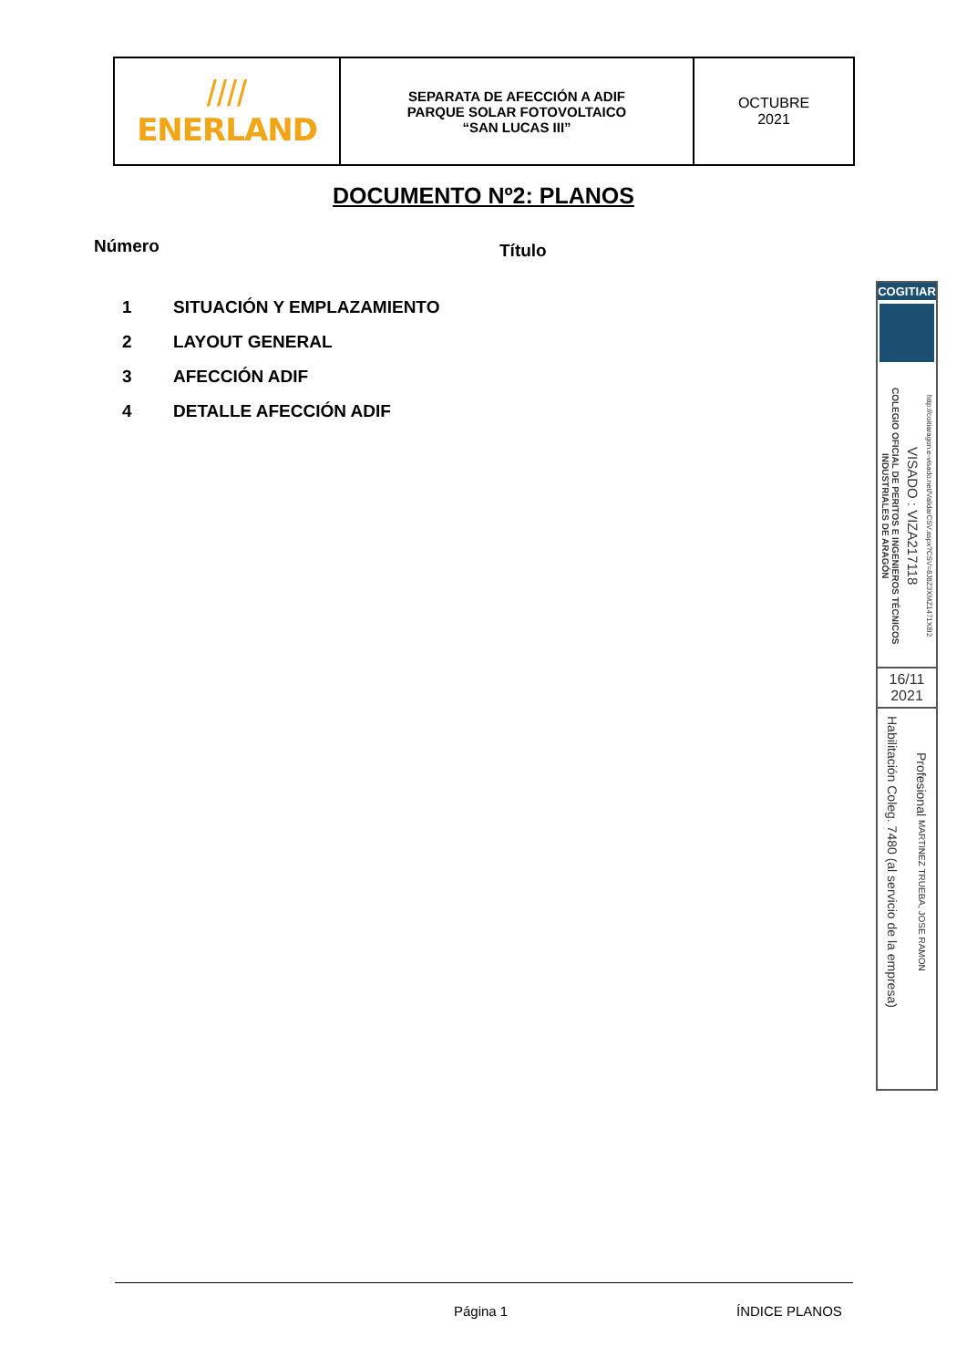| //// ENERLAND | SEPARATA DE AFECCIÓN A ADIF PARQUE SOLAR FOTOVOLTAICO “SAN LUCAS III” | OCTUBRE 2021 |
DOCUMENTO Nº2: PLANOS
Número
Título
1 SITUACIÓN Y EMPLAZAMIENTO
2 LAYOUT GENERAL
3 AFECCIÓN ADIF
4 DETALLE AFECCIÓN ADIF
COGITIAR
COLEGIO OFICIAL DE PERITOS E INGENIEROS TÉCNICOS INDUSTRIALES DE ARAGÓN
VISADO : VIZA217118
http://coitiaragon.e-visado.net/ValidarCSV.aspx?CSV=8J8Z3XMZ1471X8I2
16/11
2021
Habilitación Coleg. 7480 (al servicio de la empresa)
Profesional MARTINEZ TRUEBA, JOSE RAMON
Página 1 ÍNDICE PLANOS